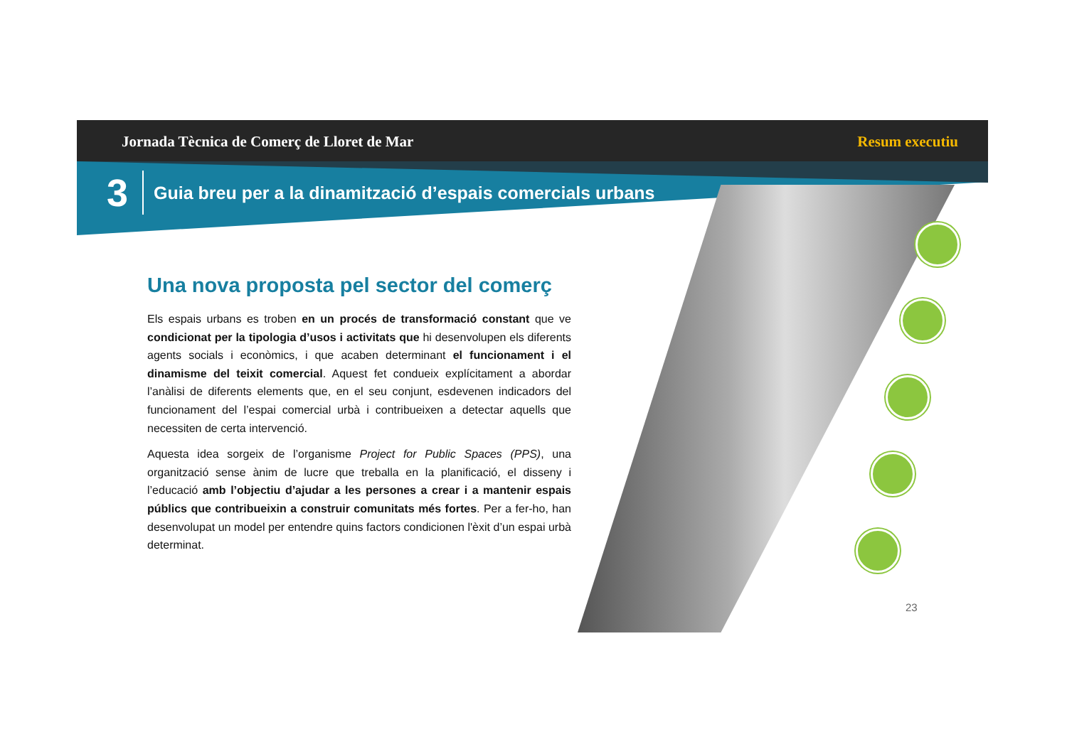Jornada Tècnica de Comerç de Lloret de Mar Resum executiu
3 Guia breu per a la dinamització d’espais comercials urbans
Una nova proposta pel sector del comerç
Els espais urbans es troben en un procés de transformació constant que ve condicionat per la tipologia d’usos i activitats que hi desenvolupen els diferents agents socials i econòmics, i que acaben determinant el funcionament i el dinamisme del teixit comercial. Aquest fet condueix explícitament a abordar l’anàlisi de diferents elements que, en el seu conjunt, esdevenen indicadors del funcionament del l’espai comercial urbà i contribueixen a detectar aquells que necessiten de certa intervenció.
Aquesta idea sorgeix de l’organisme Project for Public Spaces (PPS), una organització sense ànim de lucre que treballa en la planificació, el disseny i l’educació amb l’objectiu d’ajudar a les persones a crear i a mantenir espais públics que contribueixin a construir comunitats més fortes. Per a fer-ho, han desenvolupat un model per entendre quins factors condicionen l'èxit d’un espai urbà determinat.
23